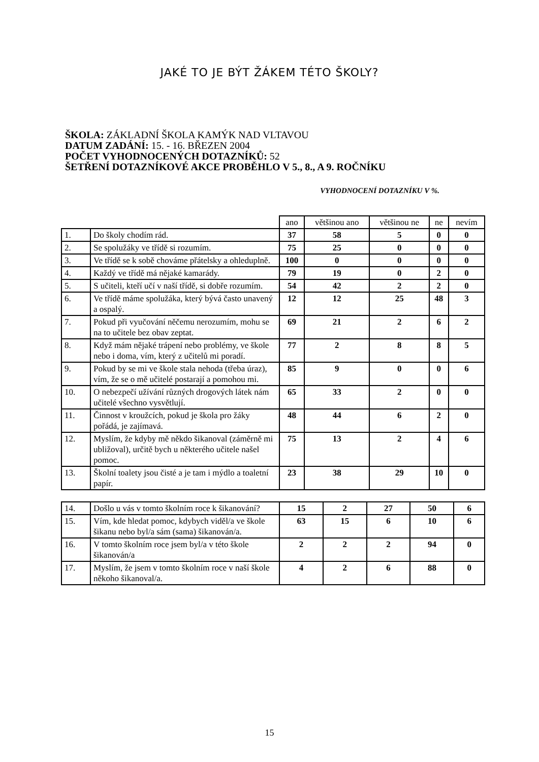JAKÉ TO JE BÝT ŽÁKEM TÉTO ŠKOLY?
ŠKOLA: ZÁKLADNÍ ŠKOLA KAMÝK NAD VLTAVOU
DATUM ZADÁNÍ: 15. - 16. BŘEZEN 2004
POČET VYHODNOCENÝCH DOTAZNÍKŮ: 52
ŠETŘENÍ DOTAZNÍKOVÉ AKCE PROBĚHLO V 5., 8., A 9. ROČNÍKU
VYHODNOCENÍ DOTAZNÍKU V %.
| | | ano | většinou ano | většinou ne | ne | nevím |
| 1. | Do školy chodím rád. | 37 | 58 | 5 | 0 | 0 |
| 2. | Se spolužáky ve třídě si rozumím. | 75 | 25 | 0 | 0 | 0 |
| 3. | Ve třídě se k sobě chováme přátelsky a ohleduplně. | 100 | 0 | 0 | 0 | 0 |
| 4. | Každý ve třídě má nějaké kamarády. | 79 | 19 | 0 | 2 | 0 |
| 5. | S učiteli, kteří učí v naší třídě, si dobře rozumím. | 54 | 42 | 2 | 2 | 0 |
| 6. | Ve třídě máme spolužáka, který bývá často unavený a ospalý. | 12 | 12 | 25 | 48 | 3 |
| 7. | Pokud při vyučování něčemu nerozumím, mohu se na to učitele bez obav zeptat. | 69 | 21 | 2 | 6 | 2 |
| 8. | Když mám nějaké trápení nebo problémy, ve škole nebo i doma, vím, který z učitelů mi poradí. | 77 | 2 | 8 | 8 | 5 |
| 9. | Pokud by se mi ve škole stala nehoda (třeba úraz), vím, že se o mě učitelé postarají a pomohou mi. | 85 | 9 | 0 | 0 | 6 |
| 10. | O nebezpečí užívání různých drogových látek nám učitelé všechno vysvětlují. | 65 | 33 | 2 | 0 | 0 |
| 11. | Činnost v kroužcích, pokud je škola pro žáky pořádá, je zajímavá. | 48 | 44 | 6 | 2 | 0 |
| 12. | Myslím, že kdyby mě někdo šikanoval (záměrně mi ubližoval), určitě bych u některého učitele našel pomoc. | 75 | 13 | 2 | 4 | 6 |
| 13. | Školní toalety jsou čisté a je tam i mýdlo a toaletní papír. | 23 | 38 | 29 | 10 | 0 |
| 14. | Došlo u vás v tomto školním roce k šikanování? | 15 | 2 | 27 | 50 | 6 |
| 15. | Vím, kde hledat pomoc, kdybych viděl/a ve škole šikanu nebo byl/a sám (sama) šikanován/a. | 63 | 15 | 6 | 10 | 6 |
| 16. | V tomto školním roce jsem byl/a v této škole šikanován/a | 2 | 2 | 2 | 94 | 0 |
| 17. | Myslím, že jsem v tomto školním roce v naší škole někoho šikanoval/a. | 4 | 2 | 6 | 88 | 0 |
15